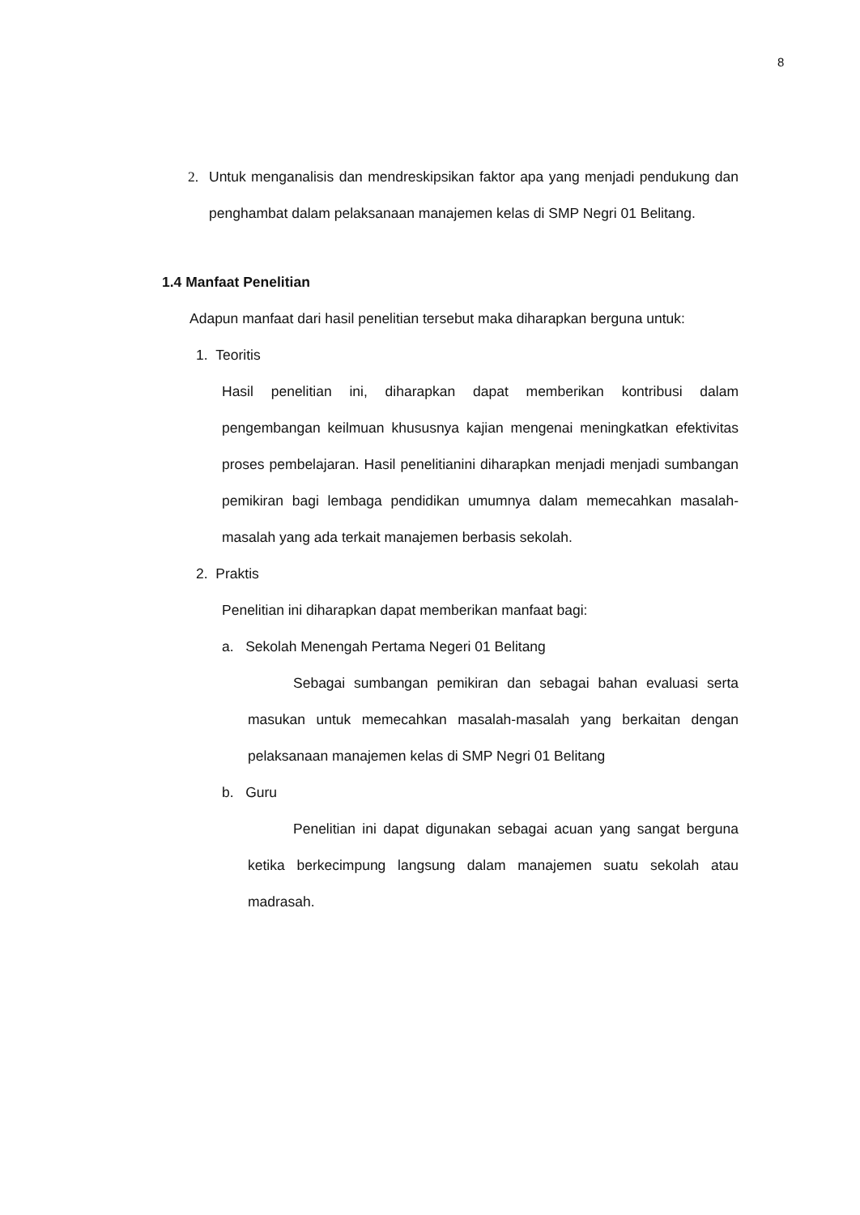8
2. Untuk menganalisis dan mendreskipsikan faktor apa yang menjadi pendukung dan penghambat dalam pelaksanaan manajemen kelas di SMP Negri 01 Belitang.
1.4 Manfaat Penelitian
Adapun manfaat dari hasil penelitian tersebut maka diharapkan berguna untuk:
1. Teoritis
Hasil penelitian ini, diharapkan dapat memberikan kontribusi dalam pengembangan keilmuan khususnya kajian mengenai meningkatkan efektivitas proses pembelajaran. Hasil penelitianini diharapkan menjadi menjadi sumbangan pemikiran bagi lembaga pendidikan umumnya dalam memecahkan masalah-masalah yang ada terkait manajemen berbasis sekolah.
2. Praktis
Penelitian ini diharapkan dapat memberikan manfaat bagi:
a. Sekolah Menengah Pertama Negeri 01 Belitang
Sebagai sumbangan pemikiran dan sebagai bahan evaluasi serta masukan untuk memecahkan masalah-masalah yang berkaitan dengan pelaksanaan manajemen kelas di SMP Negri 01 Belitang
b. Guru
Penelitian ini dapat digunakan sebagai acuan yang sangat berguna ketika berkecimpung langsung dalam manajemen suatu sekolah atau madrasah.